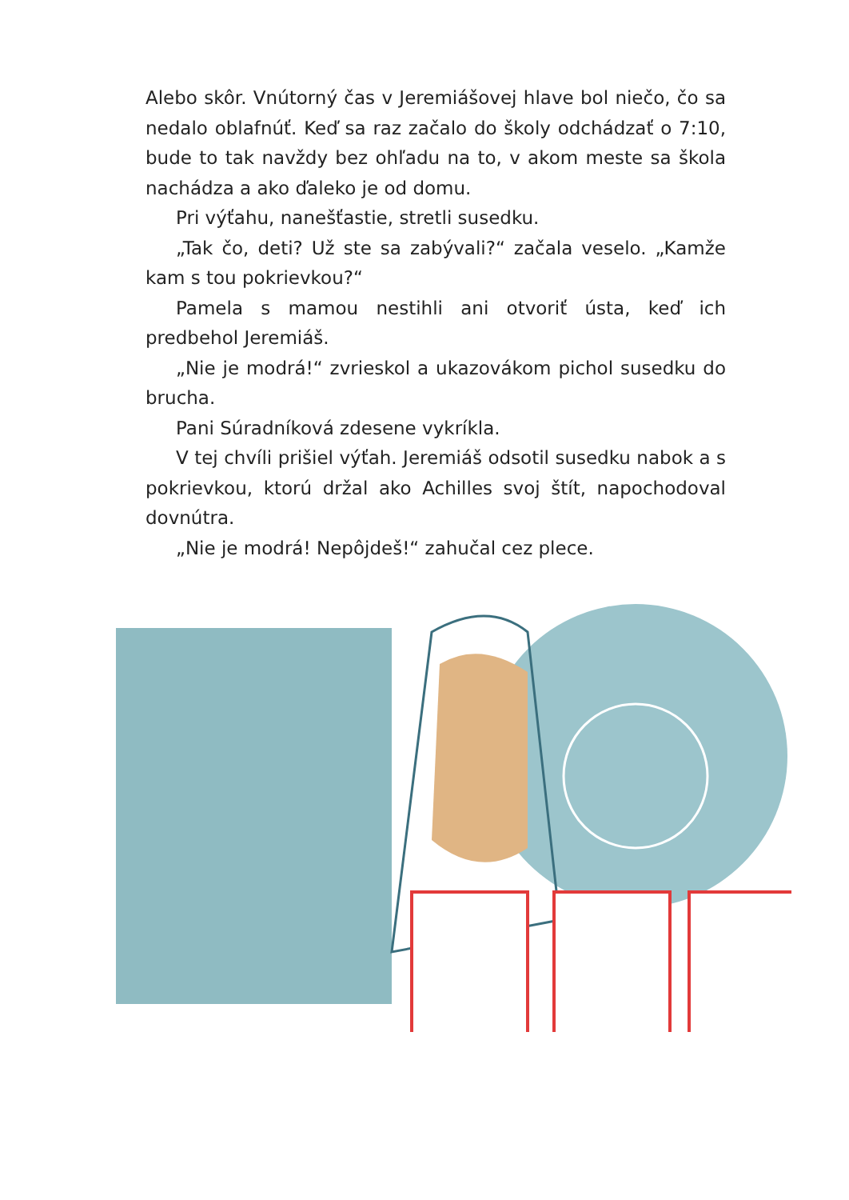Alebo skôr. Vnútorný čas v Jeremiášovej hlave bol niečo, čo sa nedalo oblafnúť. Keď sa raz začalo do školy odchádzať o 7:10, bude to tak navždy bez ohľadu na to, v akom meste sa škola nachádza a ako ďaleko je od domu.
Pri výťahu, nanešťastie, stretli susedku.
„Tak čo, deti? Už ste sa zabývali?“ začala veselo. „Kamže kam s tou pokrievkou?“
Pamela s mamou nestihli ani otvoriť ústa, keď ich predbehol Jeremiáš.
„Nie je modrá!“ zvrieskol a ukazovákom pichol susedku do brucha.
Pani Súradníková zdesene vykríkla.
V tej chvíli prišiel výťah. Jeremiáš odsotil susedku nabok a s pokrievkou, ktorú držal ako Achilles svoj štít, napochodoval dovnútra.
„Nie je modrá! Nepôjdeš!“ zahučal cez plece.